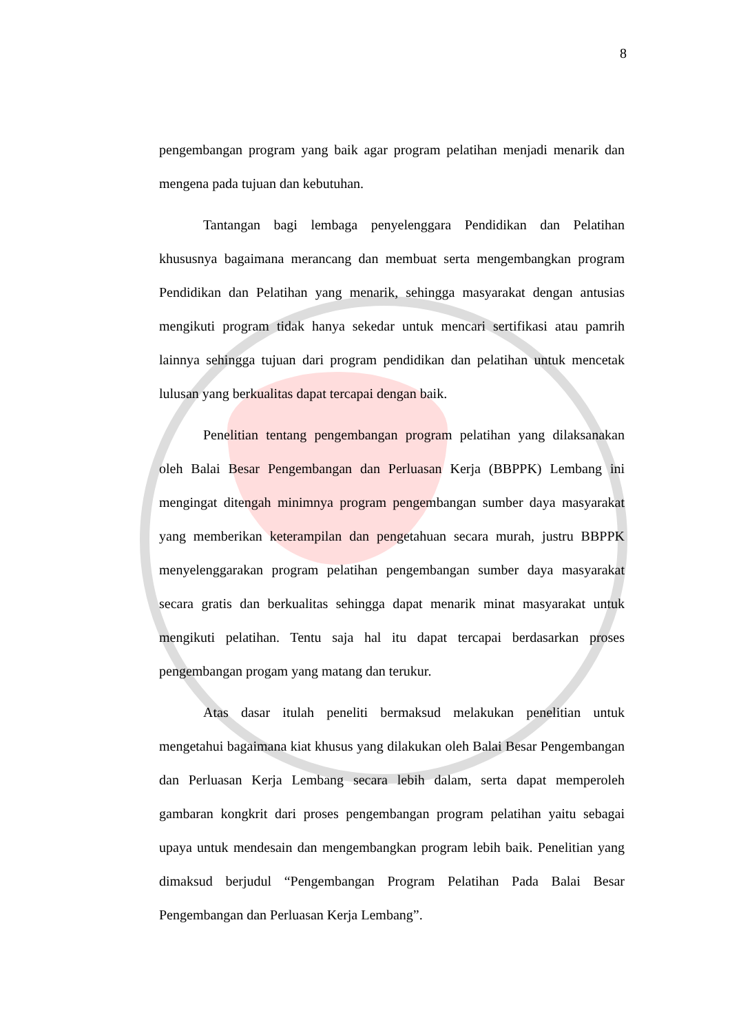8
pengembangan program yang baik agar program pelatihan menjadi menarik dan mengena pada tujuan dan kebutuhan.
Tantangan bagi lembaga penyelenggara Pendidikan dan Pelatihan khususnya bagaimana merancang dan membuat serta mengembangkan program Pendidikan dan Pelatihan yang menarik, sehingga masyarakat dengan antusias mengikuti program tidak hanya sekedar untuk mencari sertifikasi atau pamrih lainnya sehingga tujuan dari program pendidikan dan pelatihan untuk mencetak lulusan yang berkualitas dapat tercapai dengan baik.
Penelitian tentang pengembangan program pelatihan yang dilaksanakan oleh Balai Besar Pengembangan dan Perluasan Kerja (BBPPK) Lembang ini mengingat ditengah minimnya program pengembangan sumber daya masyarakat yang memberikan keterampilan dan pengetahuan secara murah, justru BBPPK menyelenggarakan program pelatihan pengembangan sumber daya masyarakat secara gratis dan berkualitas sehingga dapat menarik minat masyarakat untuk mengikuti pelatihan. Tentu saja hal itu dapat tercapai berdasarkan proses pengembangan progam yang matang dan terukur.
Atas dasar itulah peneliti bermaksud melakukan penelitian untuk mengetahui bagaimana kiat khusus yang dilakukan oleh Balai Besar Pengembangan dan Perluasan Kerja Lembang secara lebih dalam, serta dapat memperoleh gambaran kongkrit dari proses pengembangan program pelatihan yaitu sebagai upaya untuk mendesain dan mengembangkan program lebih baik. Penelitian yang dimaksud berjudul “Pengembangan Program Pelatihan Pada Balai Besar Pengembangan dan Perluasan Kerja Lembang”.